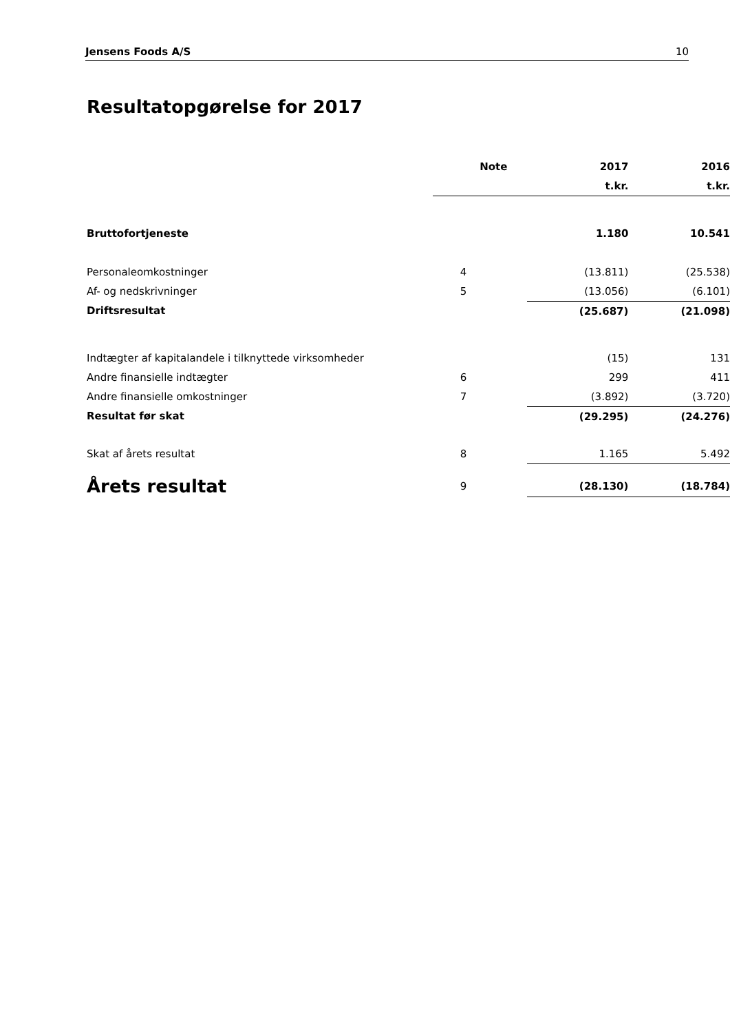Jensens Foods A/S 10
Resultatopgørelse for 2017
| | Note | 2017 | 2016 |
| --- | --- | --- | --- |
| | | t.kr. | t.kr. |
| Bruttofortjeneste | | 1.180 | 10.541 |
| Personaleomkostninger | 4 | (13.811) | (25.538) |
| Af- og nedskrivninger | 5 | (13.056) | (6.101) |
| Driftsresultat | | (25.687) | (21.098) |
| Indtægter af kapitalandele i tilknyttede virksomheder | | (15) | 131 |
| Andre finansielle indtægter | 6 | 299 | 411 |
| Andre finansielle omkostninger | 7 | (3.892) | (3.720) |
| Resultat før skat | | (29.295) | (24.276) |
| Skat af årets resultat | 8 | 1.165 | 5.492 |
| Årets resultat | 9 | (28.130) | (18.784) |